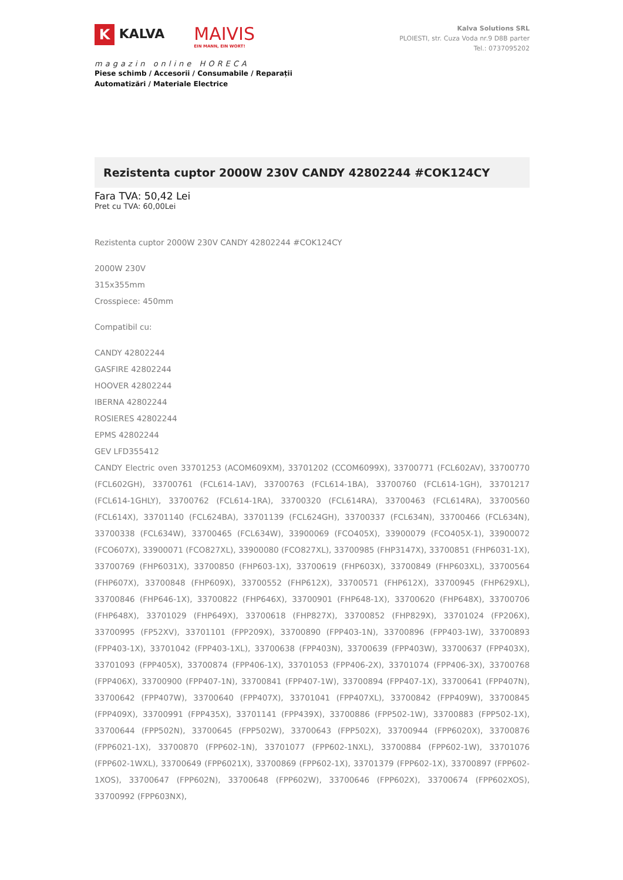K KALVA MAIVIS EIN MANN, EIN WORT!
magazin online HORECA
Piese schimb / Accesorii / Consumabile / Reparații
Automatizări / Materiale Electrice
Kalva Solutions SRL
PLOIESTI, str. Cuza Voda nr.9 D8B parter
Tel.: 0737095202
Rezistenta cuptor 2000W 230V CANDY 42802244 #COK124CY
Fara TVA: 50,42 Lei
Pret cu TVA: 60,00Lei
Rezistenta cuptor 2000W 230V CANDY 42802244 #COK124CY
2000W 230V
315x355mm
Crosspiece: 450mm
Compatibil cu:
CANDY 42802244
GASFIRE 42802244
HOOVER 42802244
IBERNA 42802244
ROSIERES 42802244
EPMS 42802244
GEV LFD355412
CANDY Electric oven 33701253 (ACOM609XM), 33701202 (CCOM6099X), 33700771 (FCL602AV), 33700770 (FCL602GH), 33700761 (FCL614-1AV), 33700763 (FCL614-1BA), 33700760 (FCL614-1GH), 33701217 (FCL614-1GHLY), 33700762 (FCL614-1RA), 33700320 (FCL614RA), 33700463 (FCL614RA), 33700560 (FCL614X), 33701140 (FCL624BA), 33701139 (FCL624GH), 33700337 (FCL634N), 33700466 (FCL634N), 33700338 (FCL634W), 33700465 (FCL634W), 33900069 (FCO405X), 33900079 (FCO405X-1), 33900072 (FCO607X), 33900071 (FCO827XL), 33900080 (FCO827XL), 33700985 (FHP3147X), 33700851 (FHP6031-1X), 33700769 (FHP6031X), 33700850 (FHP603-1X), 33700619 (FHP603X), 33700849 (FHP603XL), 33700564 (FHP607X), 33700848 (FHP609X), 33700552 (FHP612X), 33700571 (FHP612X), 33700945 (FHP629XL), 33700846 (FHP646-1X), 33700822 (FHP646X), 33700901 (FHP648-1X), 33700620 (FHP648X), 33700706 (FHP648X), 33701029 (FHP649X), 33700618 (FHP827X), 33700852 (FHP829X), 33701024 (FP206X), 33700995 (FP52XV), 33701101 (FPP209X), 33700890 (FPP403-1N), 33700896 (FPP403-1W), 33700893 (FPP403-1X), 33701042 (FPP403-1XL), 33700638 (FPP403N), 33700639 (FPP403W), 33700637 (FPP403X), 33701093 (FPP405X), 33700874 (FPP406-1X), 33701053 (FPP406-2X), 33701074 (FPP406-3X), 33700768 (FPP406X), 33700900 (FPP407-1N), 33700841 (FPP407-1W), 33700894 (FPP407-1X), 33700641 (FPP407N), 33700642 (FPP407W), 33700640 (FPP407X), 33701041 (FPP407XL), 33700842 (FPP409W), 33700845 (FPP409X), 33700991 (FPP435X), 33701141 (FPP439X), 33700886 (FPP502-1W), 33700883 (FPP502-1X), 33700644 (FPP502N), 33700645 (FPP502W), 33700643 (FPP502X), 33700944 (FPP6020X), 33700876 (FPP6021-1X), 33700870 (FPP602-1N), 33701077 (FPP602-1NXL), 33700884 (FPP602-1W), 33701076 (FPP602-1WXL), 33700649 (FPP6021X), 33700869 (FPP602-1X), 33701379 (FPP602-1X), 33700897 (FPP602-1XOS), 33700647 (FPP602N), 33700648 (FPP602W), 33700646 (FPP602X), 33700674 (FPP602XOS), 33700992 (FPP603NX),